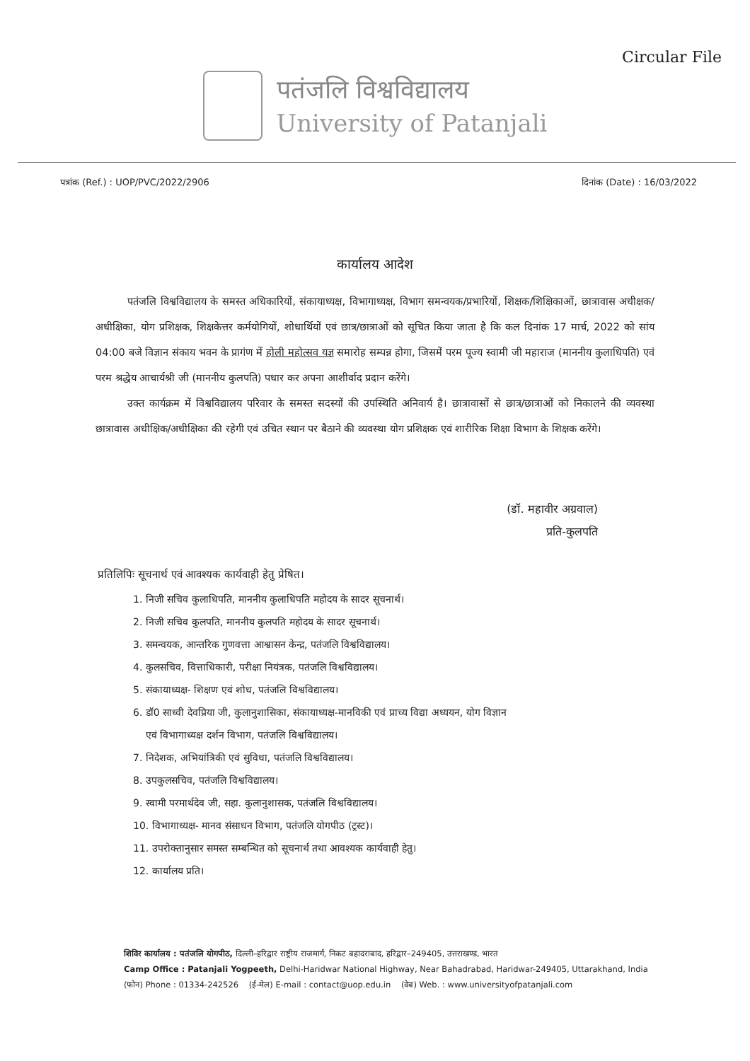Circular File
पतंजलि विश्वविद्यालय
University of Patanjali
पत्रांक (Ref.) : UOP/PVC/2022/2906
दिनांक (Date) : 16/03/2022
कार्यालय आदेश
पतंजलि विश्वविद्यालय के समस्त अधिकारियों, संकायाध्यक्ष, विभागाध्यक्ष, विभाग समन्वयक/प्रभारियों, शिक्षक/शिक्षिकाओं, छात्रावास अधीक्षक/अधीक्षिका, योग प्रशिक्षक, शिक्षकेत्तर कर्मयोगियों, शोधार्थियों एवं छात्र/छात्राओं को सूचित किया जाता है कि कल दिनांक 17 मार्च, 2022 को सांय 04:00 बजे विज्ञान संकाय भवन के प्रागंण में होली महोत्सव यज्ञ समारोह सम्पन्न होगा, जिसमें परम पूज्य स्वामी जी महाराज (माननीय कुलाधिपति) एवं परम श्रद्धेय आचार्यश्री जी (माननीय कुलपति) पधार कर अपना आशीर्वाद प्रदान करेंगे।
उक्त कार्यक्रम में विश्वविद्यालय परिवार के समस्त सदस्यों की उपस्थिति अनिवार्य है। छात्रावासों से छात्र/छात्राओं को निकालने की व्यवस्था छात्रावास अधीक्षिक/अधीक्षिका की रहेगी एवं उचित स्थान पर बैठाने की व्यवस्था योग प्रशिक्षक एवं शारीरिक शिक्षा विभाग के शिक्षक करेंगे।
(डॉ. महावीर अग्रवाल)
प्रति-कुलपति
प्रतिलिपिः सूचनार्थ एवं आवश्यक कार्यवाही हेतु प्रेषित।
1. निजी सचिव कुलाधिपति, माननीय कुलाधिपति महोदय के सादर सूचनार्थ।
2. निजी सचिव कुलपति, माननीय कुलपति महोदय के सादर सूचनार्थ।
3. समन्वयक, आन्तरिक गुणवत्ता आश्वासन केन्द्र, पतंजलि विश्वविद्यालय।
4. कुलसचिव, वित्ताधिकारी, परीक्षा नियंत्रक, पतंजलि विश्वविद्यालय।
5. संकायाध्यक्ष- शिक्षण एवं शोध, पतंजलि विश्वविद्यालय।
6. डॉ0 साध्वी देवप्रिया जी, कुलानुशासिका, संकायाध्यक्ष-मानविकी एवं प्राच्य विद्या अध्ययन, योग विज्ञान
एवं विभागाध्यक्ष दर्शन विभाग, पतंजलि विश्वविद्यालय।
7. निदेशक, अभियांत्रिकी एवं सुविधा, पतंजलि विश्वविद्यालय।
8. उपकुलसचिव, पतंजलि विश्वविद्यालय।
9. स्वामी परमार्थदेव जी, सहा. कुलानुशासक, पतंजलि विश्वविद्यालय।
10. विभागाध्यक्ष- मानव संसाधन विभाग, पतंजलि योगपीठ (ट्रस्ट)।
11. उपरोक्तानुसार समस्त सम्बन्धित को सूचनार्थ तथा आवश्यक कार्यवाही हेतु।
12. कार्यालय प्रति।
शिविर कार्यालय : पतंजलि योगपीठ, दिल्ली–हरिद्वार राष्ट्रीय राजमार्ग, निकट बहादराबाद, हरिद्वार–249405, उत्तराखण्ड, भारत
Camp Office : Patanjali Yogpeeth, Delhi-Haridwar National Highway, Near Bahadrabad, Haridwar-249405, Uttarakhand, India
(फोन) Phone : 01334-242526 (ई-मेल) E-mail : contact@uop.edu.in (वेब) Web. : www.universityofpatanjali.com